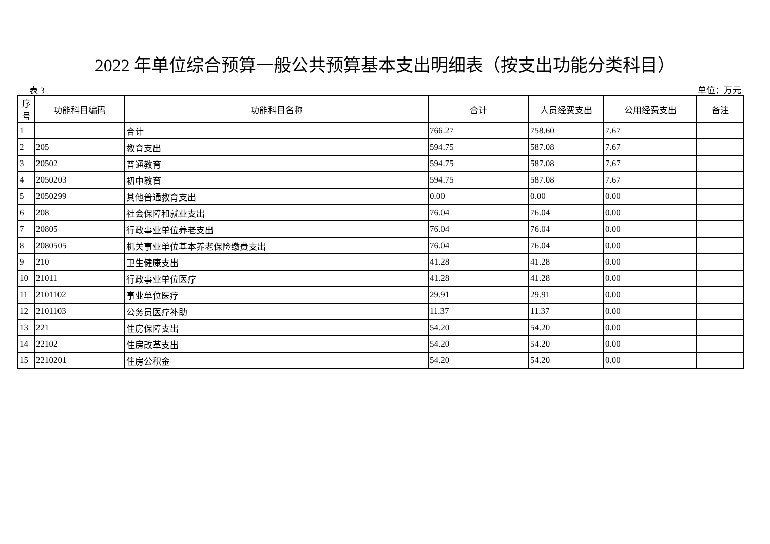2022 年单位综合预算一般公共预算基本支出明细表（按支出功能分类科目）
表 3 单位：万元
| 序号 | 功能科目编码 | 功能科目名称 | 合计 | 人员经费支出 | 公用经费支出 | 备注 |
| --- | --- | --- | --- | --- | --- | --- |
| 1 | | 合计 | 766.27 | 758.60 | 7.67 | |
| 2 | 205 | 教育支出 | 594.75 | 587.08 | 7.67 | |
| 3 | 20502 | 普通教育 | 594.75 | 587.08 | 7.67 | |
| 4 | 2050203 | 初中教育 | 594.75 | 587.08 | 7.67 | |
| 5 | 2050299 | 其他普通教育支出 | 0.00 | 0.00 | 0.00 | |
| 6 | 208 | 社会保障和就业支出 | 76.04 | 76.04 | 0.00 | |
| 7 | 20805 | 行政事业单位养老支出 | 76.04 | 76.04 | 0.00 | |
| 8 | 2080505 | 机关事业单位基本养老保险缴费支出 | 76.04 | 76.04 | 0.00 | |
| 9 | 210 | 卫生健康支出 | 41.28 | 41.28 | 0.00 | |
| 10 | 21011 | 行政事业单位医疗 | 41.28 | 41.28 | 0.00 | |
| 11 | 2101102 | 事业单位医疗 | 29.91 | 29.91 | 0.00 | |
| 12 | 2101103 | 公务员医疗补助 | 11.37 | 11.37 | 0.00 | |
| 13 | 221 | 住房保障支出 | 54.20 | 54.20 | 0.00 | |
| 14 | 22102 | 住房改革支出 | 54.20 | 54.20 | 0.00 | |
| 15 | 2210201 | 住房公积金 | 54.20 | 54.20 | 0.00 | |